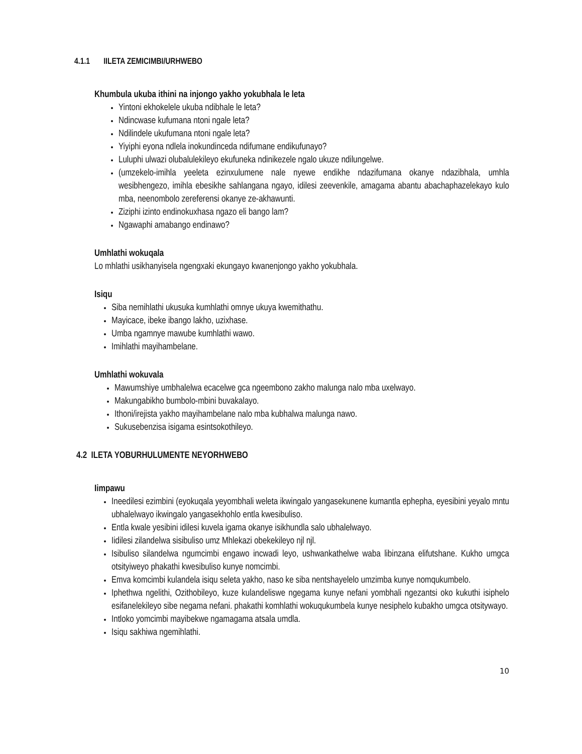4.1.1 IILETA ZEMICIMBI/URHWEBO
Khumbula ukuba ithini na injongo yakho yokubhala le leta
Yintoni ekhokelele ukuba ndibhale le leta?
Ndincwase kufumana ntoni ngale leta?
Ndilindele ukufumana ntoni ngale leta?
Yiyiphi eyona ndlela inokundinceda ndifumane endikufunayo?
Luluphi ulwazi olubalulekileyo ekufuneka ndinikezele ngalo ukuze ndilungelwe.
(umzekelo-imihla yeeleta ezinxulumene nale nyewe endikhe ndazifumana okanye ndazibhala, umhla wesibhengezo, imihla ebesikhe sahlangana ngayo, idilesi zeevenkile, amagama abantu abachaphazelekayo kulo mba, neenombolo zereferensi okanye ze-akhawunti.
Ziziphi izinto endinokuxhasa ngazo eli bango lam?
Ngawaphi amabango endinawo?
Umhlathi wokuqala
Lo mhlathi usikhanyisela ngengxaki ekungayo kwanenjongo yakho yokubhala.
Isiqu
Siba nemihlathi ukusuka kumhlathi omnye ukuya kwemithathu.
Mayicace, ibeke ibango lakho, uzixhase.
Umba ngamnye mawube kumhlathi wawo.
Imihlathi mayihambelane.
Umhlathi wokuvala
Mawumshiye umbhalelwa ecacelwe gca ngeembono zakho malunga nalo mba uxelwayo.
Makungabikho bumbolo-mbini buvakalayo.
Ithoni/irejista yakho mayihambelane nalo mba kubhalwa malunga nawo.
Sukusebenzisa isigama esintsokothileyo.
4.2 ILETA YOBURHULUMENTE NEYORHWEBO
Iimpawu
Ineedilesi ezimbini (eyokuqala yeyombhali weleta ikwingalo yangasekunene kumantla ephepha, eyesibini yeyalo mntu ubhalelwayo ikwingalo yangasekhohlo entla kwesibuliso.
Entla kwale yesibini idilesi kuvela igama okanye isikhundla salo ubhalelwayo.
Iidilesi zilandelwa sisibuliso umz Mhlekazi obekekileyo njl njl.
Isibuliso silandelwa ngumcimbi engawo incwadi leyo, ushwankathelwe waba libinzana elifutshane. Kukho umgca otsityiweyo phakathi kwesibuliso kunye nomcimbi.
Emva komcimbi kulandela isiqu seleta yakho, naso ke siba nentshayelelo umzimba kunye nomqukumbelo.
Iphethwa ngelithi, Ozithobileyo, kuze kulandeliswe ngegama kunye nefani yombhali ngezantsi oko kukuthi isiphelo esifanelekileyo sibe negama nefani. phakathi komhlathi wokuqukumbela kunye nesiphelo kubakho umgca otsitywayo.
Intloko yomcimbi mayibekwe ngamagama atsala umdla.
Isiqu sakhiwa ngemihlathi.
10